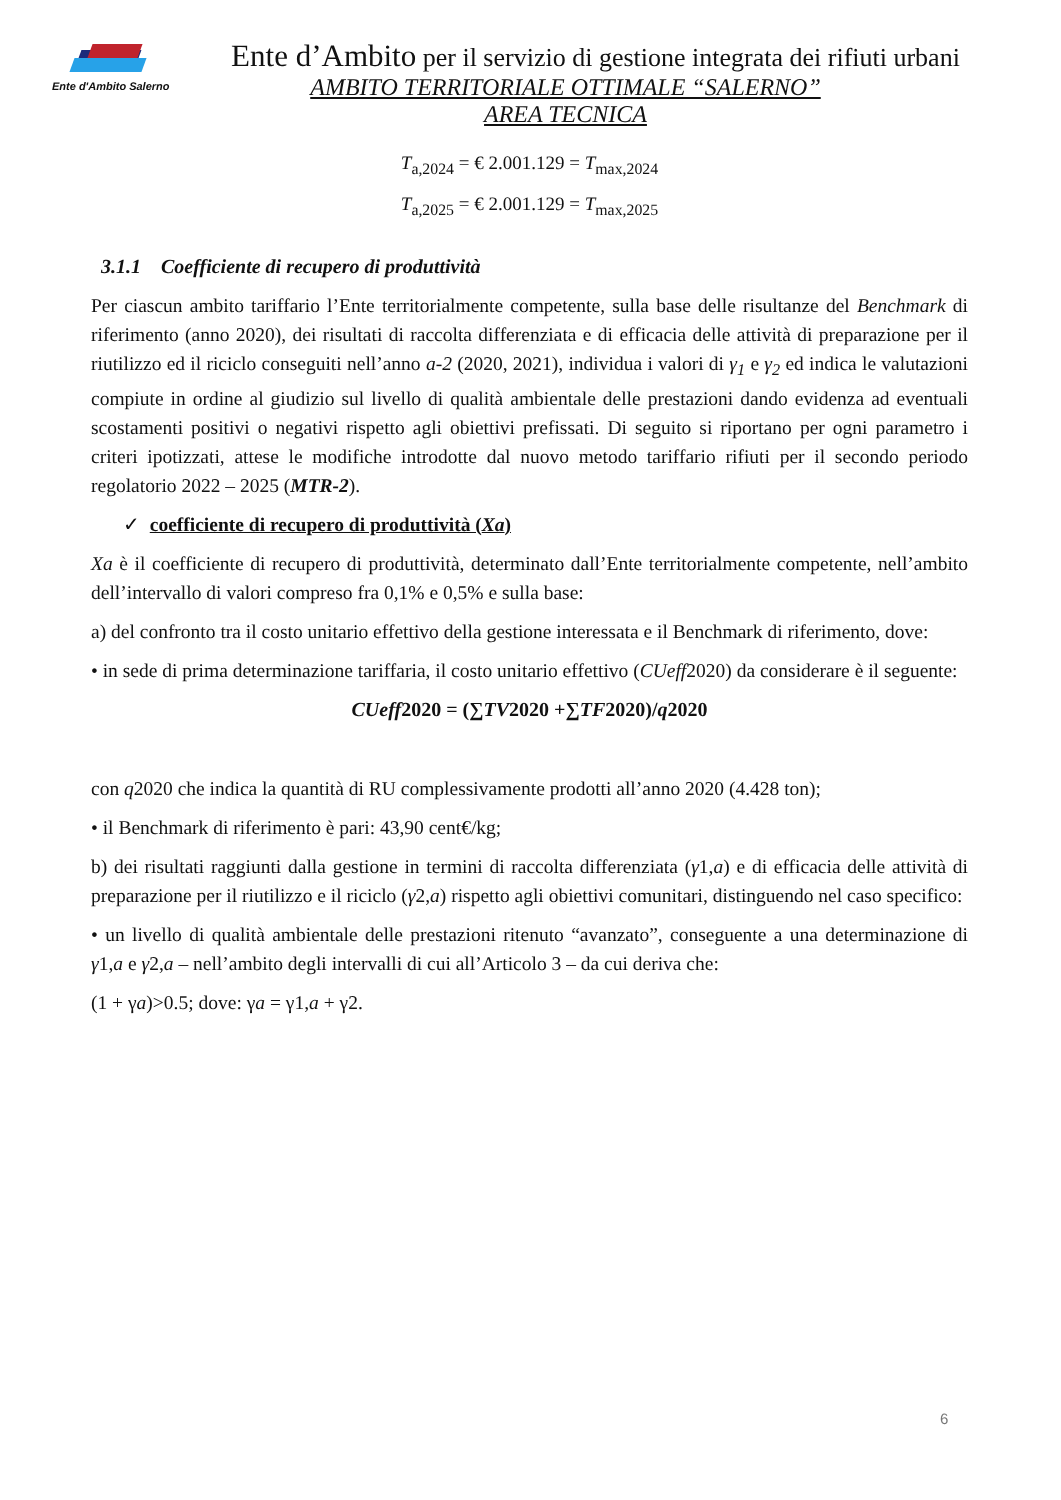Ente d'Ambito Salerno
Ente d’Ambito per il servizio di gestione integrata dei rifiuti urbani
AMBITO TERRITORIALE OTTIMALE “SALERNO”
AREA TECNICA
T<sub>a,2024</sub> = € 2.001.129 = T<sub>max,2024</sub>
T<sub>a,2025</sub> = € 2.001.129 = T<sub>max,2025</sub>
3.1.1 Coefficiente di recupero di produttività
Per ciascun ambito tariffario l’Ente territorialmente competente, sulla base delle risultanze del Benchmark di riferimento (anno 2020), dei risultati di raccolta differenziata e di efficacia delle attività di preparazione per il riutilizzo ed il riciclo conseguiti nell’anno a-2 (2020, 2021), individua i valori di γ<sub>1</sub> e γ<sub>2</sub> ed indica le valutazioni compiute in ordine al giudizio sul livello di qualità ambientale delle prestazioni dando evidenza ad eventuali scostamenti positivi o negativi rispetto agli obiettivi prefissati. Di seguito si riportano per ogni parametro i criteri ipotizzati, attese le modifiche introdotte dal nuovo metodo tariffario rifiuti per il secondo periodo regolatorio 2022 – 2025 (MTR-2).
✓ coefficiente di recupero di produttività (Xa)
Xa è il coefficiente di recupero di produttività, determinato dall’Ente territorialmente competente, nell’ambito dell’intervallo di valori compreso fra 0,1% e 0,5% e sulla base:
a) del confronto tra il costo unitario effettivo della gestione interessata e il Benchmark di riferimento, dove:
• in sede di prima determinazione tariffaria, il costo unitario effettivo (CUeff2020) da considerare è il seguente:
CUeff2020 = (∑TV2020 +∑TF2020)/q2020
con q2020 che indica la quantità di RU complessivamente prodotti all’anno 2020 (4.428 ton);
• il Benchmark di riferimento è pari: 43,90 cent€/kg;
b) dei risultati raggiunti dalla gestione in termini di raccolta differenziata (γ1,a) e di efficacia delle attività di preparazione per il riutilizzo e il riciclo (γ2,a) rispetto agli obiettivi comunitari, distinguendo nel caso specifico:
• un livello di qualità ambientale delle prestazioni ritenuto “avanzato”, conseguente a una determinazione di γ1,a e γ2,a – nell’ambito degli intervalli di cui all’Articolo 3 – da cui deriva che:
(1 + γa)>0.5; dove: γa = γ1,a + γ2.
6